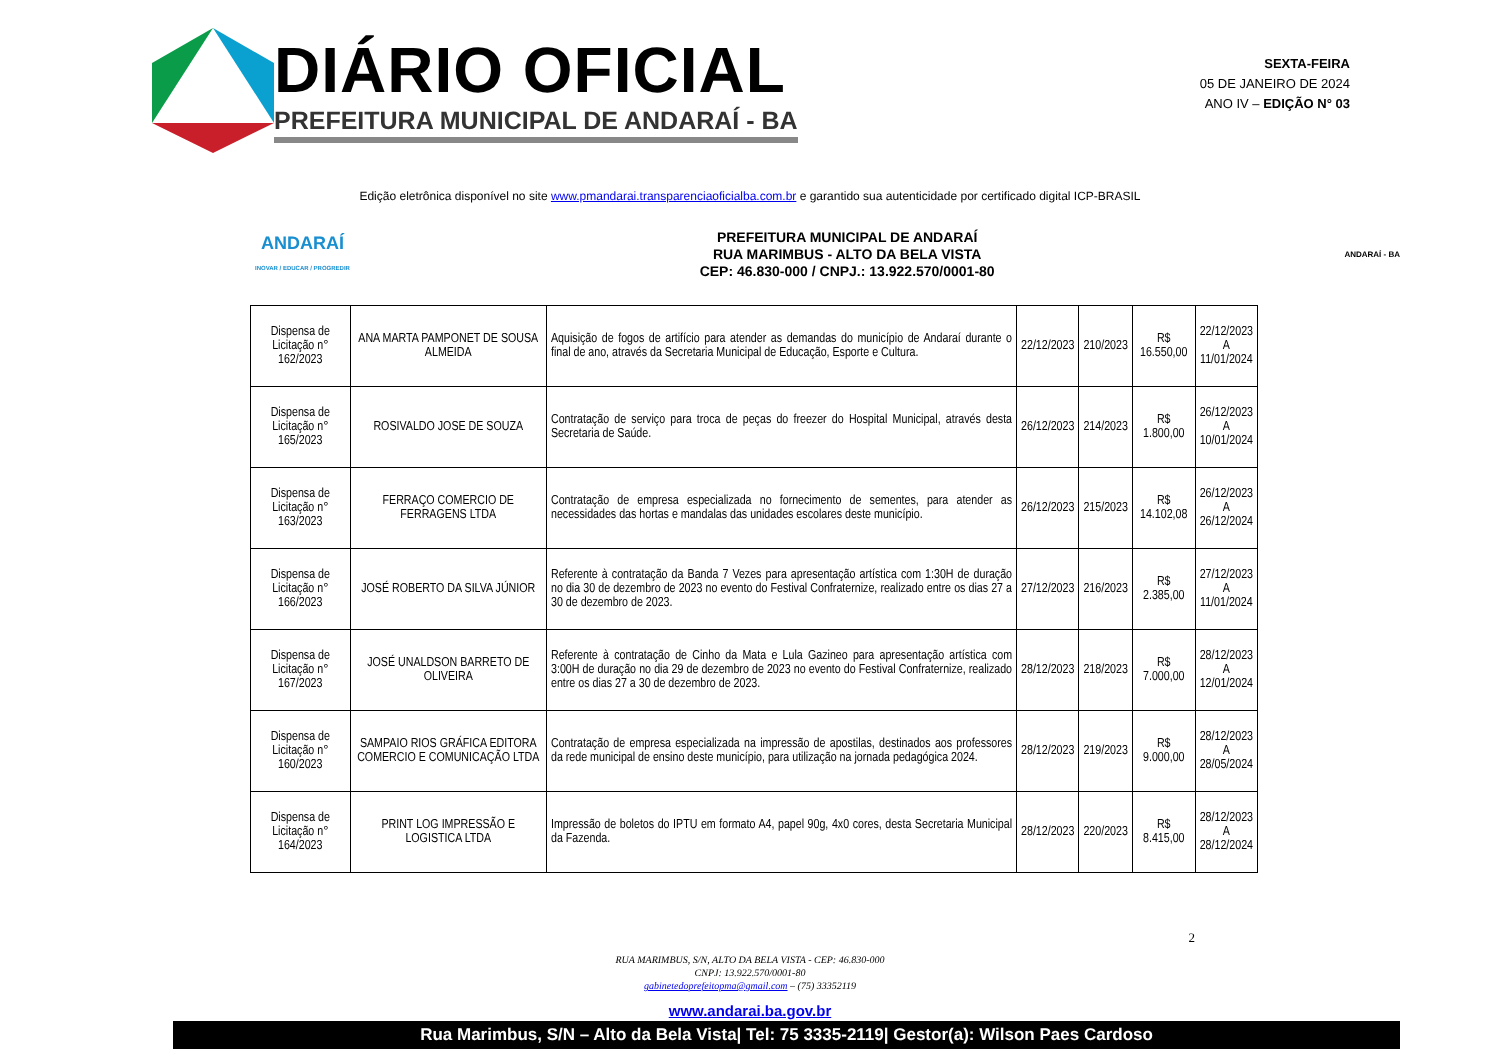DIÁRIO OFICIAL
PREFEITURA MUNICIPAL DE ANDARAÍ - BA
SEXTA-FEIRA
05 DE JANEIRO DE 2024
ANO IV – EDIÇÃO N° 03
Edição eletrônica disponível no site www.pmandarai.transparenciaoficialba.com.br e garantido sua autenticidade por certificado digital ICP-BRASIL
ANDARAÍ
INOVAR / EDUCAR / PROGREDIR
PREFEITURA MUNICIPAL DE ANDARAÍ
RUA MARIMBUS - ALTO DA BELA VISTA
CEP: 46.830-000 / CNPJ.: 13.922.570/0001-80
ANDARAÍ - BA
| Dispensa de Licitação n° 162/2023 | ANA MARTA PAMPONET DE SOUSA ALMEIDA | Aquisição de fogos de artifício para atender as demandas do município de Andaraí durante o final de ano, através da Secretaria Municipal de Educação, Esporte e Cultura. | 22/12/2023 | 210/2023 | R$ 16.550,00 | 22/12/2023 A 11/01/2024 |
| Dispensa de Licitação n° 165/2023 | ROSIVALDO JOSE DE SOUZA | Contratação de serviço para troca de peças do freezer do Hospital Municipal, através desta Secretaria de Saúde. | 26/12/2023 | 214/2023 | R$ 1.800,00 | 26/12/2023 A 10/01/2024 |
| Dispensa de Licitação n° 163/2023 | FERRAÇO COMERCIO DE FERRAGENS LTDA | Contratação de empresa especializada no fornecimento de sementes, para atender as necessidades das hortas e mandalas das unidades escolares deste município. | 26/12/2023 | 215/2023 | R$ 14.102,08 | 26/12/2023 A 26/12/2024 |
| Dispensa de Licitação n° 166/2023 | JOSÉ ROBERTO DA SILVA JÚNIOR | Referente à contratação da Banda 7 Vezes para apresentação artística com 1:30H de duração no dia 30 de dezembro de 2023 no evento do Festival Confraternize, realizado entre os dias 27 a 30 de dezembro de 2023. | 27/12/2023 | 216/2023 | R$ 2.385,00 | 27/12/2023 A 11/01/2024 |
| Dispensa de Licitação n° 167/2023 | JOSÉ UNALDSON BARRETO DE OLIVEIRA | Referente à contratação de Cinho da Mata e Lula Gazineo para apresentação artística com 3:00H de duração no dia 29 de dezembro de 2023 no evento do Festival Confraternize, realizado entre os dias 27 a 30 de dezembro de 2023. | 28/12/2023 | 218/2023 | R$ 7.000,00 | 28/12/2023 A 12/01/2024 |
| Dispensa de Licitação n° 160/2023 | SAMPAIO RIOS GRÁFICA EDITORA COMERCIO E COMUNICAÇÃO LTDA | Contratação de empresa especializada na impressão de apostilas, destinados aos professores da rede municipal de ensino deste município, para utilização na jornada pedagógica 2024. | 28/12/2023 | 219/2023 | R$ 9.000,00 | 28/12/2023 A 28/05/2024 |
| Dispensa de Licitação n° 164/2023 | PRINT LOG IMPRESSÃO E LOGISTICA LTDA | Impressão de boletos do IPTU em formato A4, papel 90g, 4x0 cores, desta Secretaria Municipal da Fazenda. | 28/12/2023 | 220/2023 | R$ 8.415,00 | 28/12/2023 A 28/12/2024 |
RUA MARIMBUS, S/N, ALTO DA BELA VISTA - CEP: 46.830-000
CNPJ: 13.922.570/0001-80
gabinetedoprefeitopma@gmail.com – (75) 33352119
2
www.andarai.ba.gov.br
Rua Marimbus, S/N – Alto da Bela Vista| Tel: 75 3335-2119| Gestor(a): Wilson Paes Cardoso